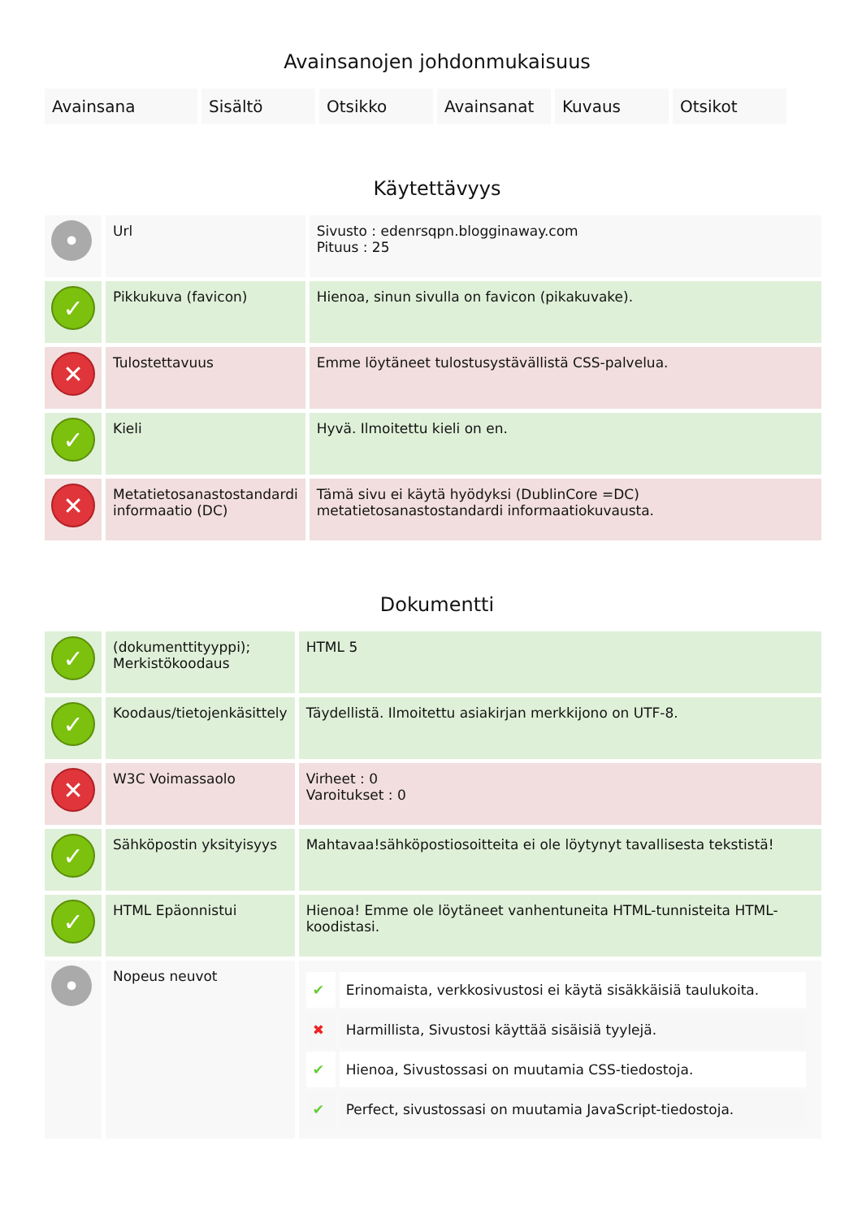Avainsanojen johdonmukaisuus
| Avainsana | Sisältö | Otsikko | Avainsanat | Kuvaus | Otsikot |
Käytettävyys
| • | Url | Sivusto : edenrsqpn.blogginaway.com Pituus : 25 |
| ✓ | Pikkukuva (favicon) | Hienoa, sinun sivulla on favicon (pikakuvake). |
| ✕ | Tulostettavuus | Emme löytäneet tulostusystävällistä CSS-palvelua. |
| ✓ | Kieli | Hyvä. Ilmoitettu kieli on en. |
| ✕ | Metatietosanastostandardi informaatio (DC) | Tämä sivu ei käytä hyödyksi (DublinCore =DC) metatietosanastostandardi informaatiokuvausta. |
Dokumentti
| ✓ | (dokumenttityyppi); Merkistökoodaus | HTML 5 |
| ✓ | Koodaus/tietojenkäsittely | Täydellistä. Ilmoitettu asiakirjan merkkijono on UTF-8. |
| ✕ | W3C Voimassaolo | Virheet : 0 Varoitukset : 0 |
| ✓ | Sähköpostin yksityisyys | Mahtavaa!sähköpostiosoitteita ei ole löytynyt tavallisesta tekstistä! |
| ✓ | HTML Epäonnistui | Hienoa! Emme ole löytäneet vanhentuneita HTML-tunnisteita HTML-koodistasi. |
| • | Nopeus neuvot | / ✔ / Erinomaista, verkkosivustosi ei käytä sisäkkäisiä taulukoita. / / ✖ / Harmillista, Sivustosi käyttää sisäisiä tyylejä. / / ✔ / Hienoa, Sivustossasi on muutamia CSS-tiedostoja. / / ✔ / Perfect, sivustossasi on muutamia JavaScript-tiedostoja. / |